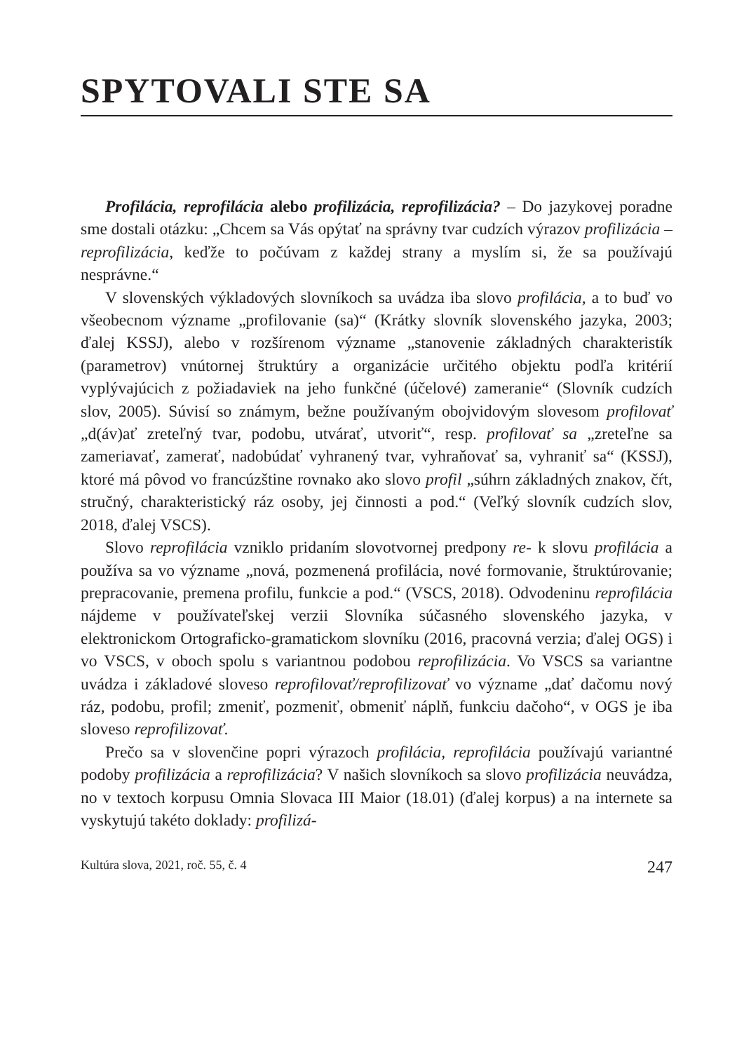SPYTOVALI STE SA
Profilácia, reprofilácia alebo profilizácia, reprofilizácia? – Do jazykovej poradne sme dostali otázku: „Chcem sa Vás opýtať na správny tvar cudzích výrazov profilizácia – reprofilizácia, keďže to počúvam z každej strany a myslím si, že sa používajú nesprávne.“
V slovenských výkladových slovníkoch sa uvádza iba slovo profilácia, a to buď vo všeobecnom význame „profilovanie (sa)“ (Krátky slovník slovenského jazyka, 2003; ďalej KSSJ), alebo v rozšírenom význame „stanovenie základných charakteristík (parametrov) vnútornej štruktúry a organizácie určitého objektu podľa kritérií vyplývajúcich z požiadaviek na jeho funkčné (účelové) zameranie“ (Slovník cudzích slov, 2005). Súvisí so známym, bežne používaným obojvidovým slovesom profilovať „d(áv)ať zreteľný tvar, podobu, utvárať, utvoriť“, resp. profilovať sa „zreteľne sa zameriavať, zamerať, nadobúdať vyhranený tvar, vyhraňovať sa, vyhraniť sa“ (KSSJ), ktoré má pôvod vo francúzštine rovnako ako slovo profil „súhrn základných znakov, čŕt, stručný, charakteristický ráz osoby, jej činnosti a pod.“ (Veľký slovník cudzích slov, 2018, ďalej VSCS).
Slovo reprofilácia vzniklo pridaním slovotvornej predpony re- k slovu profilácia a používa sa vo význame „nová, pozmenená profilácia, nové formovanie, štruktúrovanie; prepracovanie, premena profilu, funkcie a pod.“ (VSCS, 2018). Odvodeninu reprofilácia nájdeme v používateľskej verzii Slovníka súčasného slovenského jazyka, v elektronickom Ortograficko-gramatickom slovníku (2016, pracovná verzia; ďalej OGS) i vo VSCS, v oboch spolu s variantnou podobou reprofilizácia. Vo VSCS sa variantne uvádza i základové sloveso reprofilovať/reprofilizovať vo význame „dať dačomu nový ráz, podobu, profil; zmeniť, pozmeniť, obmeniť náplň, funkciu dačoho“, v OGS je iba sloveso reprofilizovať.
Prečo sa v slovenčine popri výrazoch profilácia, reprofilácia používajú variantné podoby profilizácia a reprofilizácia? V našich slovníkoch sa slovo profilizácia neuvádza, no v textoch korpusu Omnia Slovaca III Maior (18.01) (ďalej korpus) a na internete sa vyskytujú takéto doklady: profilizá-
Kultúra slova, 2021, roč. 55, č. 4 247